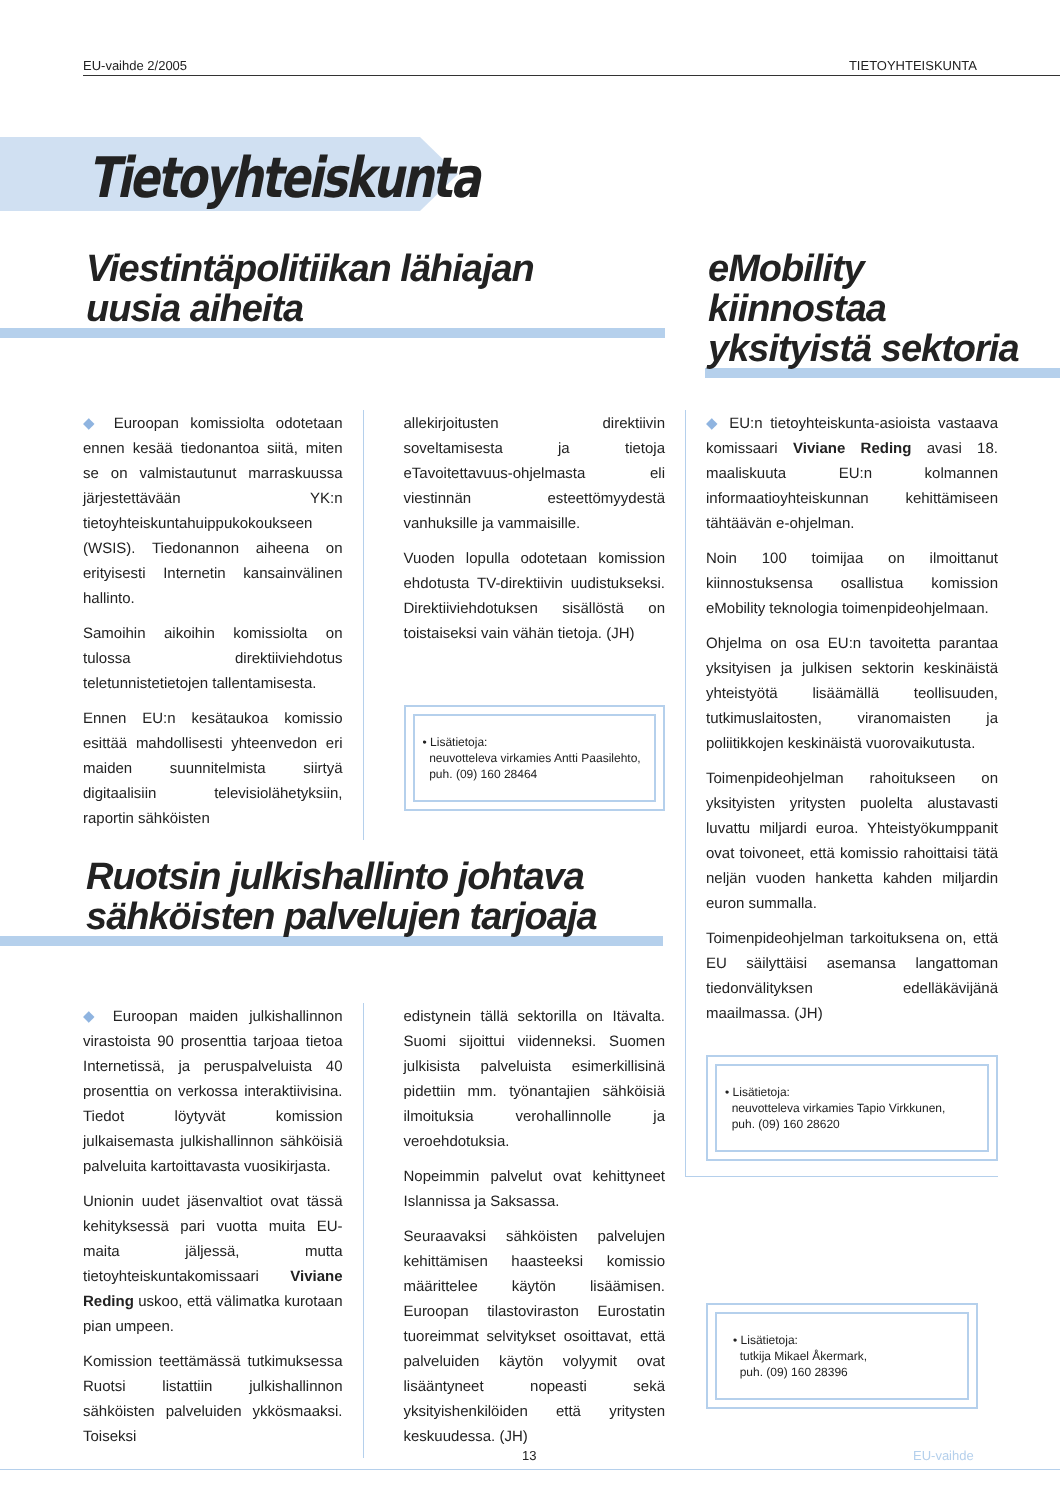EU-vaihde 2/2005 TIETOYHTEISKUNTA
Tietoyhteiskunta
Viestintäpolitiikan lähiajan
uusia aiheita
◆ Euroopan komissiolta odotetaan ennen kesää tiedonantoa siitä, miten se on valmistautunut marraskuussa järjestettävään YK:n tietoyhteiskuntahuippukokoukseen (WSIS). Tiedonannon aiheena on erityisesti Internetin kansainvälinen hallinto.
Samoihin aikoihin komissiolta on tulossa direktiiviehdotus teletunnistetietojen tallentamisesta.
Ennen EU:n kesätaukoa komissio esittää mahdollisesti yhteenvedon eri maiden suunnitelmista siirtyä digitaalisiin televisiolähetyksiin, raportin sähköisten
allekirjoitusten direktiivin soveltamisesta ja tietoja eTavoitettavuus-ohjelmasta eli viestinnän esteettömyydestä vanhuksille ja vammaisille.
Vuoden lopulla odotetaan komission ehdotusta TV-direktiivin uudistukseksi. Direktiiviehdotuksen sisällöstä on toistaiseksi vain vähän tietoja. (JH)
• Lisätietoja:
neuvotteleva virkamies Antti Paasilehto,
puh. (09) 160 28464
Ruotsin julkishallinto johtava
sähköisten palvelujen tarjoaja
◆ Euroopan maiden julkishallinnon virastoista 90 prosenttia tarjoaa tietoa Internetissä, ja peruspalveluista 40 prosenttia on verkossa interaktiivisina. Tiedot löytyvät komission julkaisemasta julkishallinnon sähköisiä palveluita kartoittavasta vuosikirjasta.
Unionin uudet jäsenvaltiot ovat tässä kehityksessä pari vuotta muita EU-maita jäljessä, mutta tietoyhteiskuntakomissaari Viviane Reding uskoo, että välimatka kurotaan pian umpeen.
Komission teettämässä tutkimuksessa Ruotsi listattiin julkishallinnon sähköisten palveluiden ykkösmaaksi. Toiseksi
edistynein tällä sektorilla on Itävalta. Suomi sijoittui viidenneksi. Suomen julkisista palveluista esimerkillisinä pidettiin mm. työnantajien sähköisiä ilmoituksia verohallinnolle ja veroehdotuksia.
Nopeimmin palvelut ovat kehittyneet Islannissa ja Saksassa.
Seuraavaksi sähköisten palvelujen kehittämisen haasteeksi komissio määrittelee käytön lisäämisen. Euroopan tilastoviraston Eurostatin tuoreimmat selvitykset osoittavat, että palveluiden käytön volyymit ovat lisääntyneet nopeasti sekä yksityishenkilöiden että yritysten keskuudessa. (JH)
eMobility
kiinnostaa
yksityistä sektoria
◆ EU:n tietoyhteiskunta-asioista vastaava komissaari Viviane Reding avasi 18. maaliskuuta EU:n kolmannen informaatioyhteiskunnan kehittämiseen tähtäävän e-ohjelman.
Noin 100 toimijaa on ilmoittanut kiinnostuksensa osallistua komission eMobility teknologia toimenpideohjelmaan.
Ohjelma on osa EU:n tavoitetta parantaa yksityisen ja julkisen sektorin keskinäistä yhteistyötä lisäämällä teollisuuden, tutkimuslaitosten, viranomaisten ja poliitikkojen keskinäistä vuorovaikutusta.
Toimenpideohjelman rahoitukseen on yksityisten yritysten puolelta alustavasti luvattu miljardi euroa. Yhteistyökumppanit ovat toivoneet, että komissio rahoittaisi tätä neljän vuoden hanketta kahden miljardin euron summalla.
Toimenpideohjelman tarkoituksena on, että EU säilyttäisi asemansa langattoman tiedonvälityksen edelläkävijänä maailmassa. (JH)
• Lisätietoja:
neuvotteleva virkamies Tapio Virkkunen,
puh. (09) 160 28620
• Lisätietoja:
tutkija Mikael Åkermark,
puh. (09) 160 28396
13 EU-vaihde